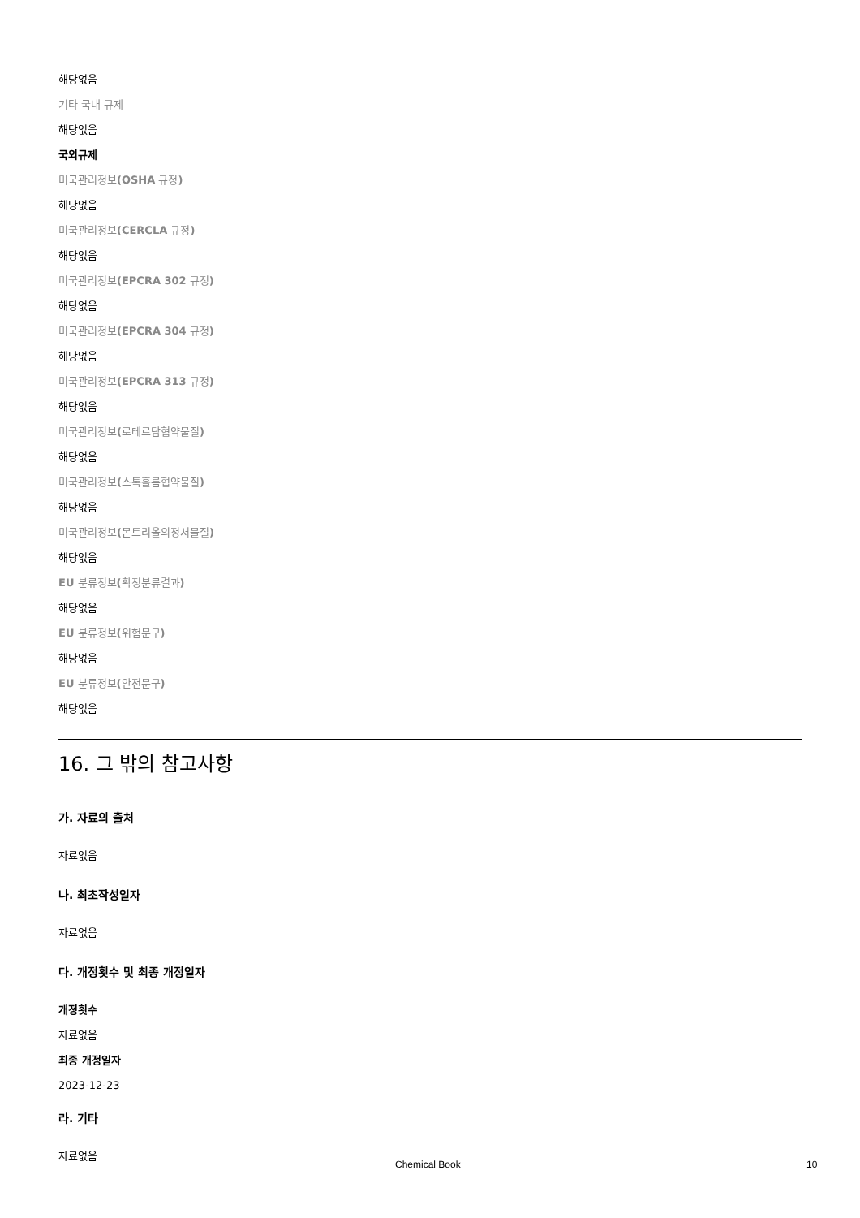해당없음
기타 국내 규제
해당없음
국외규제
미국관리정보(OSHA 규정)
해당없음
미국관리정보(CERCLA 규정)
해당없음
미국관리정보(EPCRA 302 규정)
해당없음
미국관리정보(EPCRA 304 규정)
해당없음
미국관리정보(EPCRA 313 규정)
해당없음
미국관리정보(로테르담협약물질)
해당없음
미국관리정보(스톡홀름협약물질)
해당없음
미국관리정보(몬트리올의정서물질)
해당없음
EU 분류정보(확정분류결과)
해당없음
EU 분류정보(위험문구)
해당없음
EU 분류정보(안전문구)
해당없음
16. 그 밖의 참고사항
가. 자료의 출처
자료없음
나. 최초작성일자
자료없음
다. 개정횟수 및 최종 개정일자
개정횟수
자료없음
최종 개정일자
2023-12-23
라. 기타
자료없음
Chemical Book 10